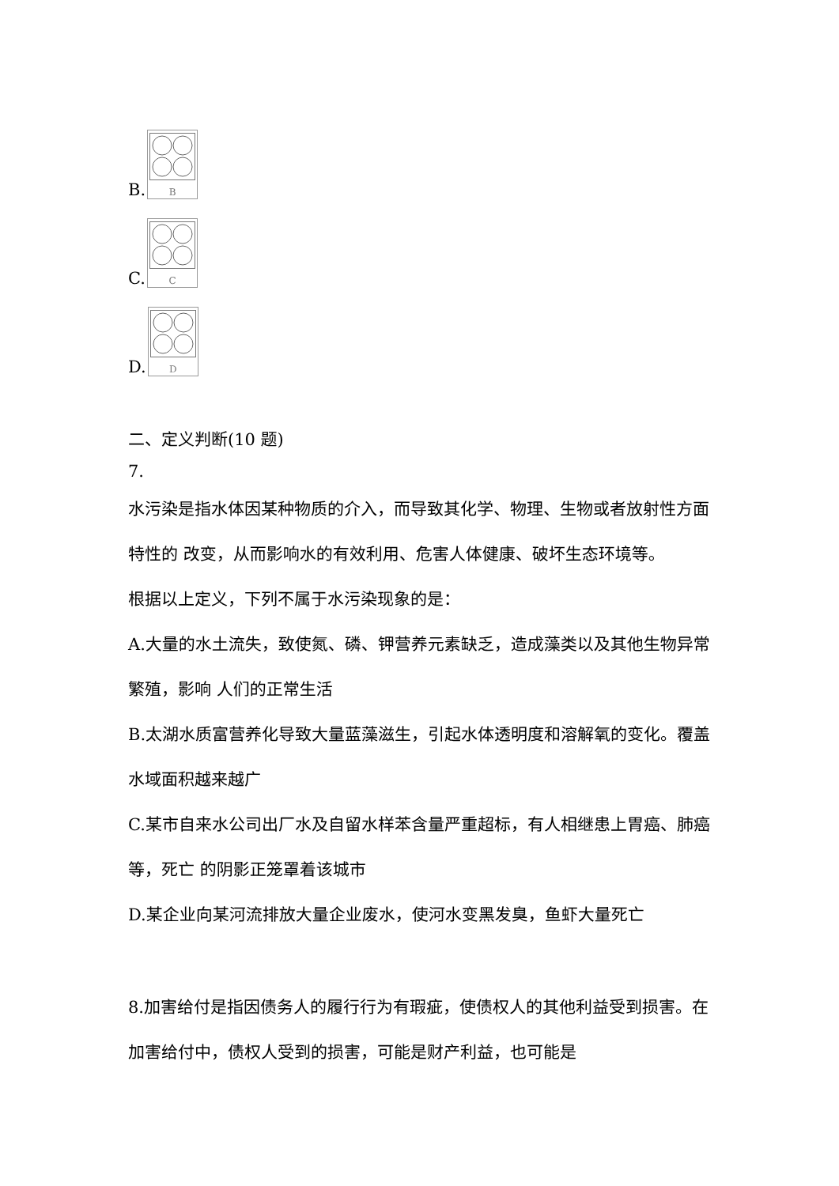B.
B
C.
C
D.
D
二、定义判断(10 题)
7.
水污染是指水体因某种物质的介入，而导致其化学、物理、生物或者放射性方面特性的 改变，从而影响水的有效利用、危害人体健康、破坏生态环境等。
根据以上定义，下列不属于水污染现象的是：
A.大量的水土流失，致使氮、磷、钾营养元素缺乏，造成藻类以及其他生物异常繁殖，影响 人们的正常生活
B.太湖水质富营养化导致大量蓝藻滋生，引起水体透明度和溶解氧的变化。覆盖水域面积越来越广
C.某市自来水公司出厂水及自留水样苯含量严重超标，有人相继患上胃癌、肺癌等，死亡 的阴影正笼罩着该城市
D.某企业向某河流排放大量企业废水，使河水变黑发臭，鱼虾大量死亡
8.加害给付是指因债务人的履行行为有瑕疵，使债权人的其他利益受到损害。在加害给付中，债权人受到的损害，可能是财产利益，也可能是